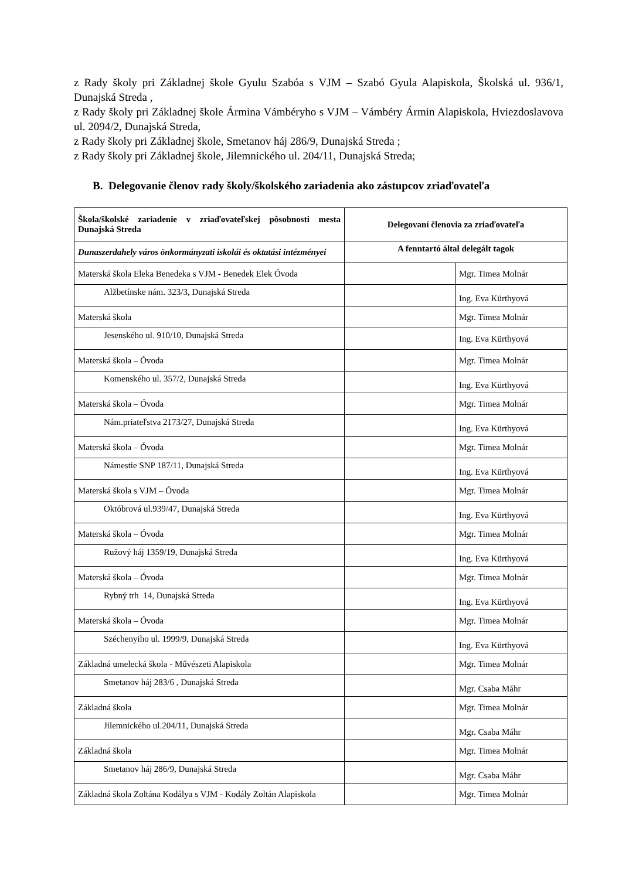z Rady školy pri Základnej škole Gyulu Szabóa s VJM – Szabó Gyula Alapiskola, Školská ul. 936/1, Dunajská Streda ,
z Rady školy pri Základnej škole Ármina Vámbéryho s VJM – Vámbéry Ármin Alapiskola, Hviezdoslavova ul. 2094/2, Dunajská Streda,
z Rady školy pri Základnej škole, Smetanov háj 286/9, Dunajská Streda ;
z Rady školy pri Základnej škole, Jilemnického ul. 204/11, Dunajská Streda;
B. Delegovanie členov rady školy/školského zariadenia ako zástupcov zriaďovateľa
| Škola/školské zariadenie v zriaďovateľskej pôsobnosti mesta Dunajská Streda | Delegovaní členovia za zriaďovateľa | |
| --- | --- | --- |
| Dunaszerdahely város önkormányzati iskolái és oktatási intézményei | A fenntartó által delegált tagok | |
| Materská škola Eleka Benedeka s VJM - Benedek Elek Óvoda | | Mgr. Timea Molnár |
| Alžbetínske nám. 323/3, Dunajská Streda | | Ing. Eva Kürthyová |
| Materská škola | | Mgr. Timea Molnár |
| Jesenského ul. 910/10, Dunajská Streda | | Ing. Eva Kürthyová |
| Materská škola – Óvoda | | Mgr. Timea Molnár |
| Komenského ul. 357/2, Dunajská Streda | | Ing. Eva Kürthyová |
| Materská škola – Óvoda | | Mgr. Timea Molnár |
| Nám.priateľstva 2173/27, Dunajská Streda | | Ing. Eva Kürthyová |
| Materská škola – Óvoda | | Mgr. Timea Molnár |
| Námestie SNP 187/11, Dunajská Streda | | Ing. Eva Kürthyová |
| Materská škola s VJM – Óvoda | | Mgr. Timea Molnár |
| Októbrová ul.939/47, Dunajská Streda | | Ing. Eva Kürthyová |
| Materská škola – Óvoda | | Mgr. Timea Molnár |
| Ružový háj 1359/19, Dunajská Streda | | Ing. Eva Kürthyová |
| Materská škola – Óvoda | | Mgr. Timea Molnár |
| Rybný trh 14, Dunajská Streda | | Ing. Eva Kürthyová |
| Materská škola – Óvoda | | Mgr. Timea Molnár |
| Széchenyiho ul. 1999/9, Dunajská Streda | | Ing. Eva Kürthyová |
| Základná umelecká škola - Művészeti Alapiskola | | Mgr. Timea Molnár |
| Smetanov háj 283/6 , Dunajská Streda | | Mgr. Csaba Máhr |
| Základná škola | | Mgr. Timea Molnár |
| Jilemnického ul.204/11, Dunajská Streda | | Mgr. Csaba Máhr |
| Základná škola | | Mgr. Timea Molnár |
| Smetanov háj 286/9, Dunajská Streda | | Mgr. Csaba Máhr |
| Základná škola Zoltána Kodálya s VJM - Kodály Zoltán Alapiskola | | Mgr. Timea Molnár |